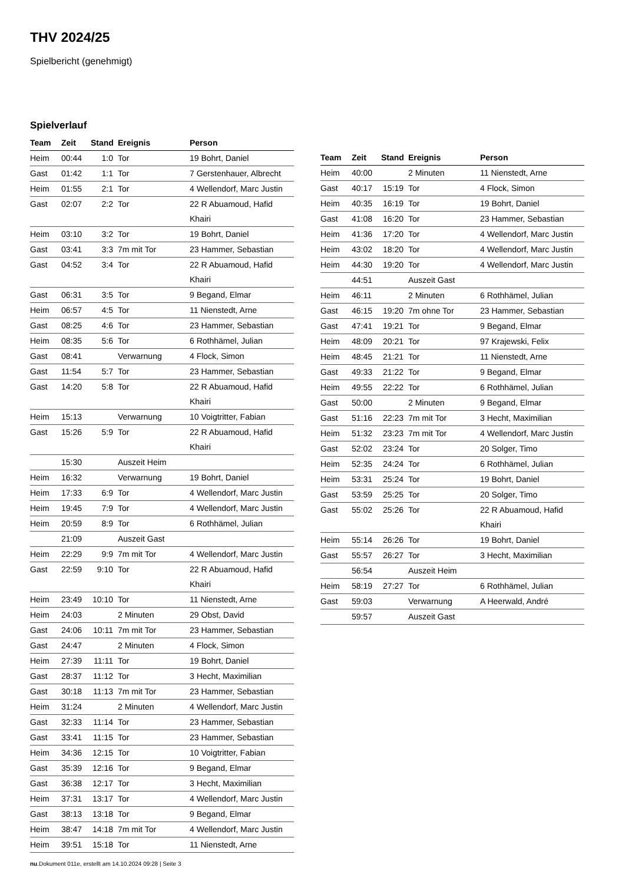THV 2024/25
Spielbericht (genehmigt)
Spielverlauf
| Team | Zeit | Stand | Ereignis | Person |
| --- | --- | --- | --- | --- |
| Heim | 00:44 | 1:0 | Tor | 19 Bohrt, Daniel |
| Gast | 01:42 | 1:1 | Tor | 7 Gerstenhauer, Albrecht |
| Heim | 01:55 | 2:1 | Tor | 4 Wellendorf, Marc Justin |
| Gast | 02:07 | 2:2 | Tor | 22 R Abuamoud, Hafid Khairi |
| Heim | 03:10 | 3:2 | Tor | 19 Bohrt, Daniel |
| Gast | 03:41 | 3:3 | 7m mit Tor | 23 Hammer, Sebastian |
| Gast | 04:52 | 3:4 | Tor | 22 R Abuamoud, Hafid Khairi |
| Gast | 06:31 | 3:5 | Tor | 9 Begand, Elmar |
| Heim | 06:57 | 4:5 | Tor | 11 Nienstedt, Arne |
| Gast | 08:25 | 4:6 | Tor | 23 Hammer, Sebastian |
| Heim | 08:35 | 5:6 | Tor | 6 Rothhämel, Julian |
| Gast | 08:41 | | Verwarnung | 4 Flock, Simon |
| Gast | 11:54 | 5:7 | Tor | 23 Hammer, Sebastian |
| Gast | 14:20 | 5:8 | Tor | 22 R Abuamoud, Hafid Khairi |
| Heim | 15:13 | | Verwarnung | 10 Voigtritter, Fabian |
| Gast | 15:26 | 5:9 | Tor | 22 R Abuamoud, Hafid Khairi |
| | 15:30 | | Auszeit Heim | |
| Heim | 16:32 | | Verwarnung | 19 Bohrt, Daniel |
| Heim | 17:33 | 6:9 | Tor | 4 Wellendorf, Marc Justin |
| Heim | 19:45 | 7:9 | Tor | 4 Wellendorf, Marc Justin |
| Heim | 20:59 | 8:9 | Tor | 6 Rothhämel, Julian |
| | 21:09 | | Auszeit Gast | |
| Heim | 22:29 | 9:9 | 7m mit Tor | 4 Wellendorf, Marc Justin |
| Gast | 22:59 | 9:10 | Tor | 22 R Abuamoud, Hafid Khairi |
| Heim | 23:49 | 10:10 | Tor | 11 Nienstedt, Arne |
| Heim | 24:03 | | 2 Minuten | 29 Obst, David |
| Gast | 24:06 | 10:11 | 7m mit Tor | 23 Hammer, Sebastian |
| Gast | 24:47 | | 2 Minuten | 4 Flock, Simon |
| Heim | 27:39 | 11:11 | Tor | 19 Bohrt, Daniel |
| Gast | 28:37 | 11:12 | Tor | 3 Hecht, Maximilian |
| Gast | 30:18 | 11:13 | 7m mit Tor | 23 Hammer, Sebastian |
| Heim | 31:24 | | 2 Minuten | 4 Wellendorf, Marc Justin |
| Gast | 32:33 | 11:14 | Tor | 23 Hammer, Sebastian |
| Gast | 33:41 | 11:15 | Tor | 23 Hammer, Sebastian |
| Heim | 34:36 | 12:15 | Tor | 10 Voigtritter, Fabian |
| Gast | 35:39 | 12:16 | Tor | 9 Begand, Elmar |
| Gast | 36:38 | 12:17 | Tor | 3 Hecht, Maximilian |
| Heim | 37:31 | 13:17 | Tor | 4 Wellendorf, Marc Justin |
| Gast | 38:13 | 13:18 | Tor | 9 Begand, Elmar |
| Heim | 38:47 | 14:18 | 7m mit Tor | 4 Wellendorf, Marc Justin |
| Heim | 39:51 | 15:18 | Tor | 11 Nienstedt, Arne |
| Team | Zeit | Stand | Ereignis | Person |
| --- | --- | --- | --- | --- |
| Heim | 40:00 | | 2 Minuten | 11 Nienstedt, Arne |
| Gast | 40:17 | 15:19 | Tor | 4 Flock, Simon |
| Heim | 40:35 | 16:19 | Tor | 19 Bohrt, Daniel |
| Gast | 41:08 | 16:20 | Tor | 23 Hammer, Sebastian |
| Heim | 41:36 | 17:20 | Tor | 4 Wellendorf, Marc Justin |
| Heim | 43:02 | 18:20 | Tor | 4 Wellendorf, Marc Justin |
| Heim | 44:30 | 19:20 | Tor | 4 Wellendorf, Marc Justin |
| | 44:51 | | Auszeit Gast | |
| Heim | 46:11 | | 2 Minuten | 6 Rothhämel, Julian |
| Gast | 46:15 | 19:20 | 7m ohne Tor | 23 Hammer, Sebastian |
| Gast | 47:41 | 19:21 | Tor | 9 Begand, Elmar |
| Heim | 48:09 | 20:21 | Tor | 97 Krajewski, Felix |
| Heim | 48:45 | 21:21 | Tor | 11 Nienstedt, Arne |
| Gast | 49:33 | 21:22 | Tor | 9 Begand, Elmar |
| Heim | 49:55 | 22:22 | Tor | 6 Rothhämel, Julian |
| Gast | 50:00 | | 2 Minuten | 9 Begand, Elmar |
| Gast | 51:16 | 22:23 | 7m mit Tor | 3 Hecht, Maximilian |
| Heim | 51:32 | 23:23 | 7m mit Tor | 4 Wellendorf, Marc Justin |
| Gast | 52:02 | 23:24 | Tor | 20 Solger, Timo |
| Heim | 52:35 | 24:24 | Tor | 6 Rothhämel, Julian |
| Heim | 53:31 | 25:24 | Tor | 19 Bohrt, Daniel |
| Gast | 53:59 | 25:25 | Tor | 20 Solger, Timo |
| Gast | 55:02 | 25:26 | Tor | 22 R Abuamoud, Hafid Khairi |
| Heim | 55:14 | 26:26 | Tor | 19 Bohrt, Daniel |
| Gast | 55:57 | 26:27 | Tor | 3 Hecht, Maximilian |
| | 56:54 | | Auszeit Heim | |
| Heim | 58:19 | 27:27 | Tor | 6 Rothhämel, Julian |
| Gast | 59:03 | | Verwarnung | A Heerwald, André |
| | 59:57 | | Auszeit Gast | |
nu.Dokument 011e, erstellt am 14.10.2024 09:28 | Seite 3